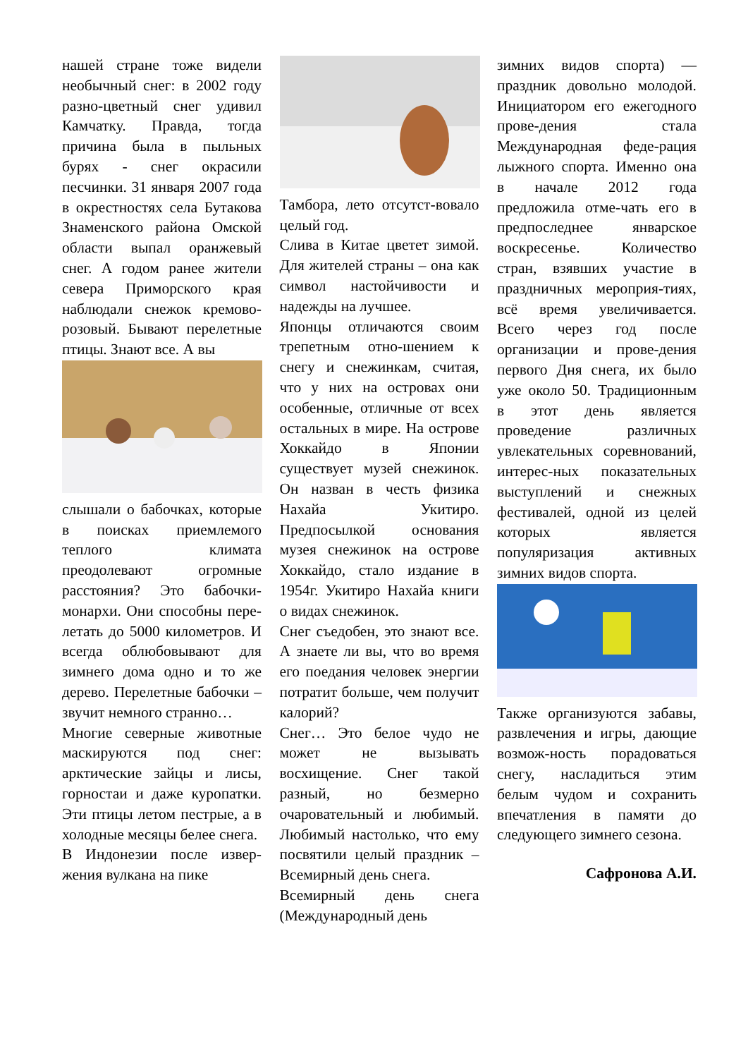нашей стране тоже видели необычный снег: в 2002 году разно-цветный снег удивил Камчатку. Правда, тогда причина была в пыльных бурях - снег окрасили песчинки. 31 января 2007 года в окрестностях села Бутакова Знаменского района Омской области выпал оранжевый снег. А годом ранее жители севера Приморского края наблюдали снежок кремово-розовый. Бывают перелетные птицы. Знают все. А вы
слышали о бабочках, которые в поисках приемлемого теплого климата преодолевают огромные расстояния? Это бабочки-монархи. Они способны пере-летать до 5000 километров. И всегда облюбовывают для зимнего дома одно и то же дерево. Перелетные бабочки – звучит немного странно…
Многие северные животные маскируются под снег: арктические зайцы и лисы, горностаи и даже куропатки. Эти птицы летом пестрые, а в холодные месяцы белее снега.
В Индонезии после извер-жения вулкана на пике
Тамбора, лето отсутст-вовало целый год.
Слива в Китае цветет зимой. Для жителей страны – она как символ настойчивости и надежды на лучшее.
Японцы отличаются своим трепетным отно-шением к снегу и снежинкам, считая, что у них на островах они особенные, отличные от всех остальных в мире. На острове Хоккайдо в Японии существует музей снежинок. Он назван в честь физика Нахайа Укитиро. Предпосылкой основания музея снежинок на острове Хоккайдо, стало издание в 1954г. Укитиро Нахайа книги о видах снежинок.
Снег съедобен, это знают все. А знаете ли вы, что во время его поедания человек энергии потратит больше, чем получит калорий?
Снег… Это белое чудо не может не вызывать восхищение. Снег такой разный, но безмерно очаровательный и любимый. Любимый настолько, что ему посвятили целый праздник – Всемирный день снега.
Всемирный день снега (Международный день
зимних видов спорта) — праздник довольно молодой. Инициатором его ежегодного прове-дения стала Международная феде-рация лыжного спорта. Именно она в начале 2012 года предложила отме-чать его в предпоследнее январское воскресенье. Количество стран, взявших участие в праздничных мероприя-тиях, всё время увеличивается. Всего через год после организации и прове-дения первого Дня снега, их было уже около 50. Традиционным в этот день является проведение различных увлекательных соревнований, интерес-ных показательных выступлений и снежных фестивалей, одной из целей которых является популяризация активных зимних видов спорта.
Также организуются забавы, развлечения и игры, дающие возмож-ность порадоваться снегу, насладиться этим белым чудом и сохранить впечатления в памяти до следующего зимнего сезона.
Сафронова А.И.